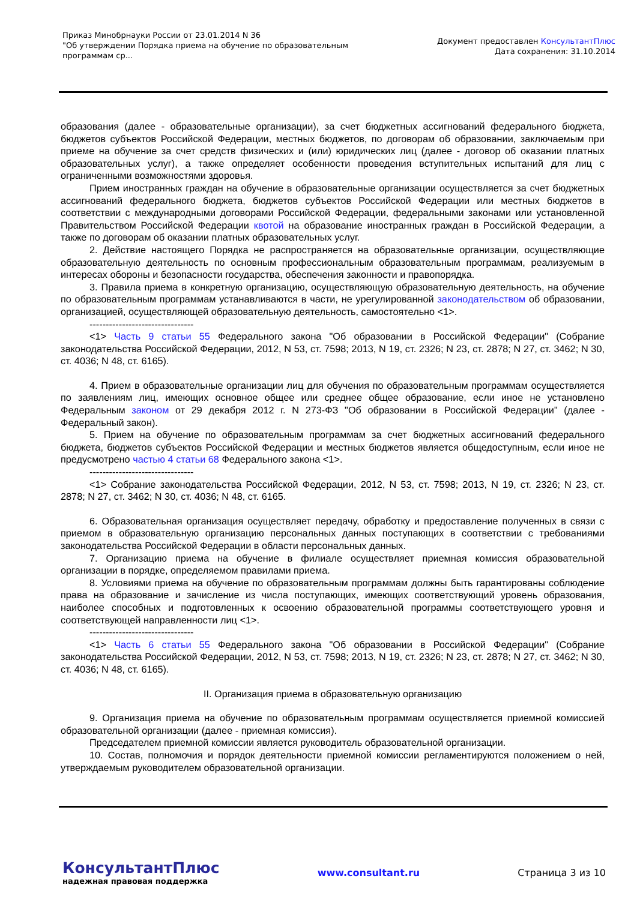Приказ Минобрнауки России от 23.01.2014 N 36
"Об утверждении Порядка приема на обучение по образовательным
программам ср...
Документ предоставлен КонсультантПлюс
Дата сохранения: 31.10.2014
образования (далее - образовательные организации), за счет бюджетных ассигнований федерального бюджета, бюджетов субъектов Российской Федерации, местных бюджетов, по договорам об образовании, заключаемым при приеме на обучение за счет средств физических и (или) юридических лиц (далее - договор об оказании платных образовательных услуг), а также определяет особенности проведения вступительных испытаний для лиц с ограниченными возможностями здоровья.
Прием иностранных граждан на обучение в образовательные организации осуществляется за счет бюджетных ассигнований федерального бюджета, бюджетов субъектов Российской Федерации или местных бюджетов в соответствии с международными договорами Российской Федерации, федеральными законами или установленной Правительством Российской Федерации квотой на образование иностранных граждан в Российской Федерации, а также по договорам об оказании платных образовательных услуг.
2. Действие настоящего Порядка не распространяется на образовательные организации, осуществляющие образовательную деятельность по основным профессиональным образовательным программам, реализуемым в интересах обороны и безопасности государства, обеспечения законности и правопорядка.
3. Правила приема в конкретную организацию, осуществляющую образовательную деятельность, на обучение по образовательным программам устанавливаются в части, не урегулированной законодательством об образовании, организацией, осуществляющей образовательную деятельность, самостоятельно <1>.
--------------------------------
<1> Часть 9 статьи 55 Федерального закона "Об образовании в Российской Федерации" (Собрание законодательства Российской Федерации, 2012, N 53, ст. 7598; 2013, N 19, ст. 2326; N 23, ст. 2878; N 27, ст. 3462; N 30, ст. 4036; N 48, ст. 6165).
4. Прием в образовательные организации лиц для обучения по образовательным программам осуществляется по заявлениям лиц, имеющих основное общее или среднее общее образование, если иное не установлено Федеральным законом от 29 декабря 2012 г. N 273-ФЗ "Об образовании в Российской Федерации" (далее - Федеральный закон).
5. Прием на обучение по образовательным программам за счет бюджетных ассигнований федерального бюджета, бюджетов субъектов Российской Федерации и местных бюджетов является общедоступным, если иное не предусмотрено частью 4 статьи 68 Федерального закона <1>.
--------------------------------
<1> Собрание законодательства Российской Федерации, 2012, N 53, ст. 7598; 2013, N 19, ст. 2326; N 23, ст. 2878; N 27, ст. 3462; N 30, ст. 4036; N 48, ст. 6165.
6. Образовательная организация осуществляет передачу, обработку и предоставление полученных в связи с приемом в образовательную организацию персональных данных поступающих в соответствии с требованиями законодательства Российской Федерации в области персональных данных.
7. Организацию приема на обучение в филиале осуществляет приемная комиссия образовательной организации в порядке, определяемом правилами приема.
8. Условиями приема на обучение по образовательным программам должны быть гарантированы соблюдение права на образование и зачисление из числа поступающих, имеющих соответствующий уровень образования, наиболее способных и подготовленных к освоению образовательной программы соответствующего уровня и соответствующей направленности лиц <1>.
--------------------------------
<1> Часть 6 статьи 55 Федерального закона "Об образовании в Российской Федерации" (Собрание законодательства Российской Федерации, 2012, N 53, ст. 7598; 2013, N 19, ст. 2326; N 23, ст. 2878; N 27, ст. 3462; N 30, ст. 4036; N 48, ст. 6165).
II. Организация приема в образовательную организацию
9. Организация приема на обучение по образовательным программам осуществляется приемной комиссией образовательной организации (далее - приемная комиссия).
Председателем приемной комиссии является руководитель образовательной организации.
10. Состав, полномочия и порядок деятельности приемной комиссии регламентируются положением о ней, утверждаемым руководителем образовательной организации.
КонсультантПлюс
надежная правовая поддержка
www.consultant.ru Страница 3 из 10